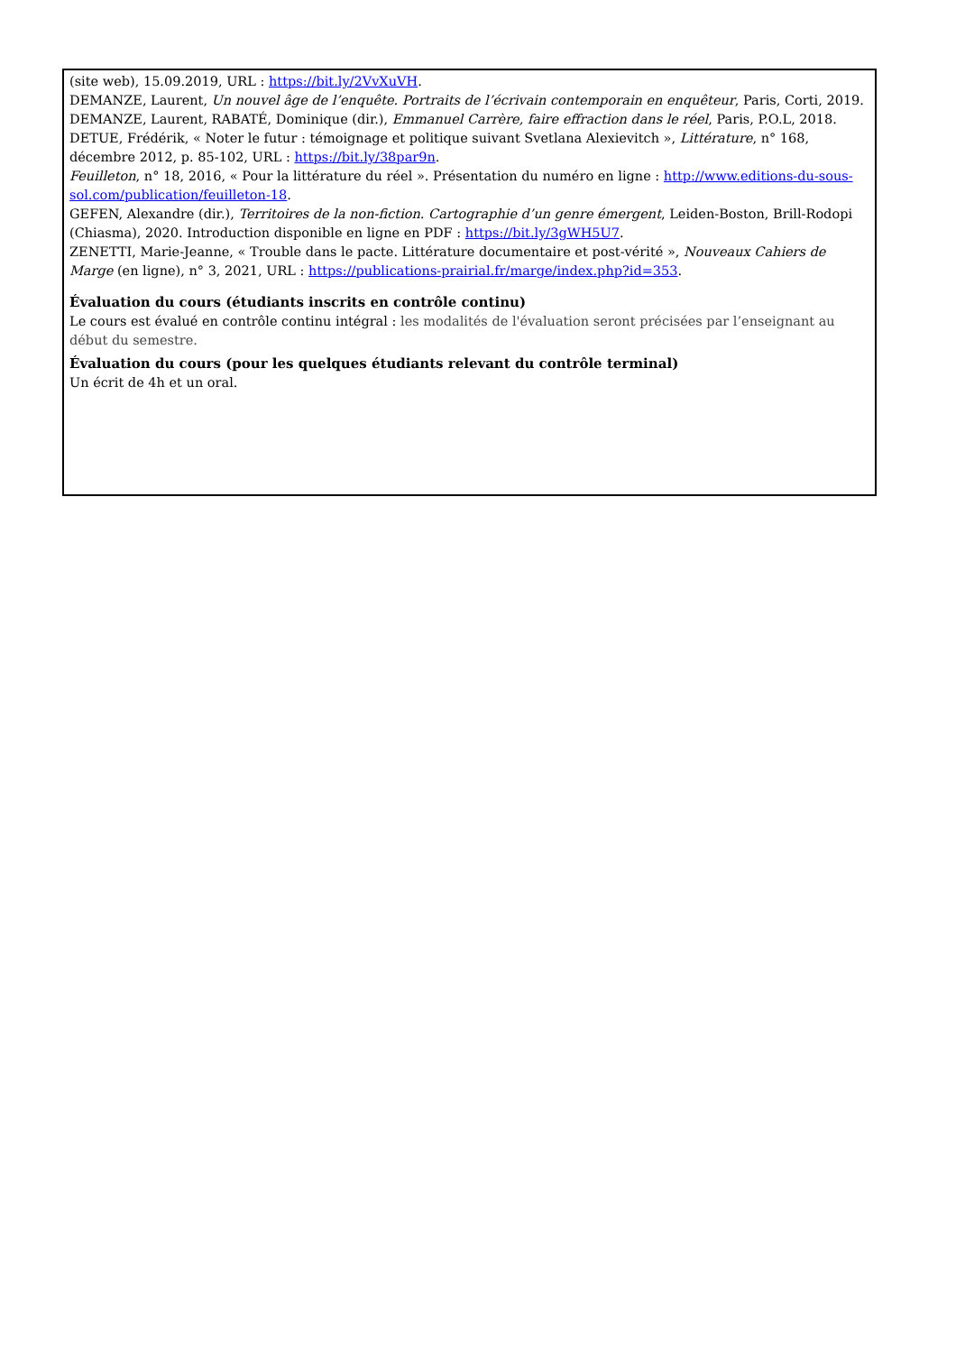(site web), 15.09.2019, URL : https://bit.ly/2VvXuVH.
DEMANZE, Laurent, Un nouvel âge de l’enquête. Portraits de l’écrivain contemporain en enquêteur, Paris, Corti, 2019.
DEMANZE, Laurent, RABATÉ, Dominique (dir.), Emmanuel Carrère, faire effraction dans le réel, Paris, P.O.L, 2018.
DETUE, Frédérik, « Noter le futur : témoignage et politique suivant Svetlana Alexievitch », Littérature, n° 168, décembre 2012, p. 85-102, URL : https://bit.ly/38par9n.
Feuilleton, n° 18, 2016, « Pour la littérature du réel ». Présentation du numéro en ligne : http://www.editions-du-sous-sol.com/publication/feuilleton-18.
GEFEN, Alexandre (dir.), Territoires de la non-fiction. Cartographie d’un genre émergent, Leiden-Boston, Brill-Rodopi (Chiasma), 2020. Introduction disponible en ligne en PDF : https://bit.ly/3gWH5U7.
ZENETTI, Marie-Jeanne, « Trouble dans le pacte. Littérature documentaire et post-vérité », Nouveaux Cahiers de Marge (en ligne), n° 3, 2021, URL : https://publications-prairial.fr/marge/index.php?id=353.
Évaluation du cours (étudiants inscrits en contrôle continu)
Le cours est évalué en contrôle continu intégral : les modalités de l'évaluation seront précisées par l’enseignant au début du semestre.
Évaluation du cours (pour les quelques étudiants relevant du contrôle terminal)
Un écrit de 4h et un oral.